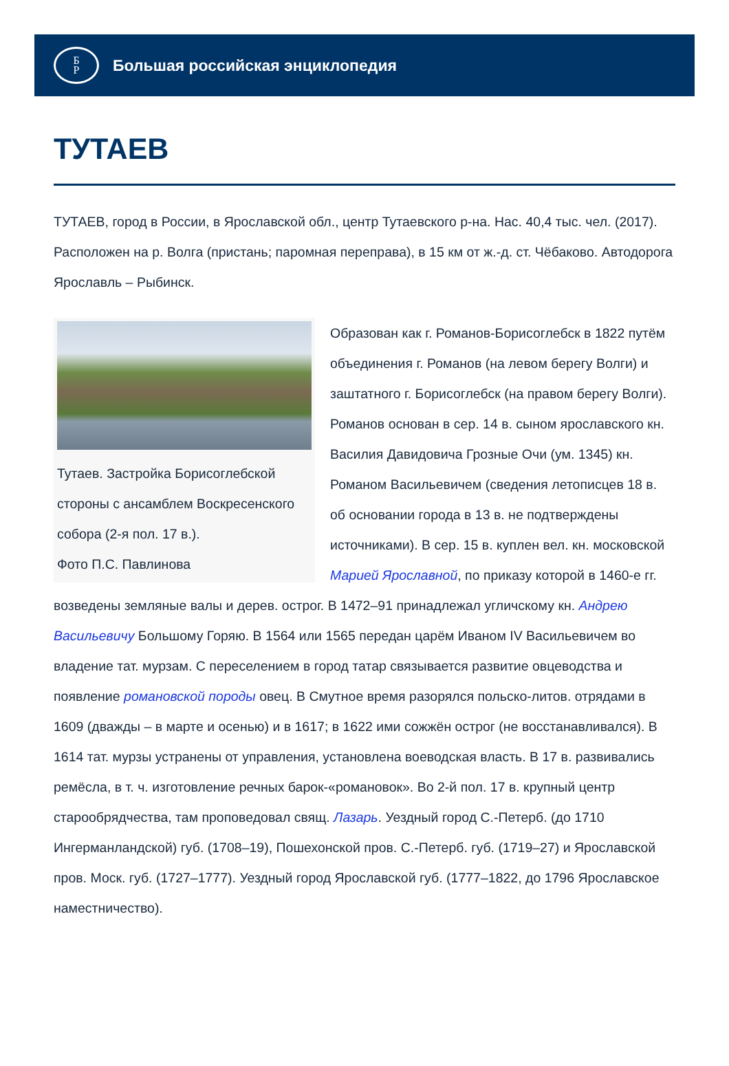Б
Р
Большая российская энциклопедия
ТУТАЕВ
ТУТАЕВ, город в России, в Ярославской обл., центр Тутаевского р-на. Нас. 40,4 тыс. чел. (2017). Расположен на р. Волга (пристань; паромная переправа), в 15 км от ж.-д. ст. Чёбаково. Автодорога Ярославль – Рыбинск.
Тутаев. Застройка Борисоглебской стороны с ансамблем Воскресенского собора (2-я пол. 17 в.).
Фото П.С. Павлинова
Образован как г. Романов-Борисоглебск в 1822 путём объединения г. Романов (на левом берегу Волги) и заштатного г. Борисоглебск (на правом берегу Волги). Романов основан в сер. 14 в. сыном ярославского кн. Василия Давидовича Грозные Очи (ум. 1345) кн. Романом Васильевичем (сведения летописцев 18 в. об основании города в 13 в. не подтверждены источниками). В сер. 15 в. куплен вел. кн. московской Марией Ярославной, по приказу которой в 1460-е гг. возведены земляные валы и дерев. острог. В 1472–91 принадлежал угличскому кн. Андрею Васильевичу Большому Горяю. В 1564 или 1565 передан царём Иваном IV Васильевичем во владение тат. мурзам. С переселением в город татар связывается развитие овцеводства и появление романовской породы овец. В Смутное время разорялся польско-литов. отрядами в 1609 (дважды – в марте и осенью) и в 1617; в 1622 ими сожжён острог (не восстанавливался). В 1614 тат. мурзы устранены от управления, установлена воеводская власть. В 17 в. развивались ремёсла, в т. ч. изготовление речных барок-«романовок». Во 2-й пол. 17 в. крупный центр старообрядчества, там проповедовал свящ. Лазарь. Уездный город С.-Петерб. (до 1710 Ингерманландской) губ. (1708–19), Пошехонской пров. С.-Петерб. губ. (1719–27) и Ярославской пров. Моск. губ. (1727–1777). Уездный город Ярославской губ. (1777–1822, до 1796 Ярославское наместничество).